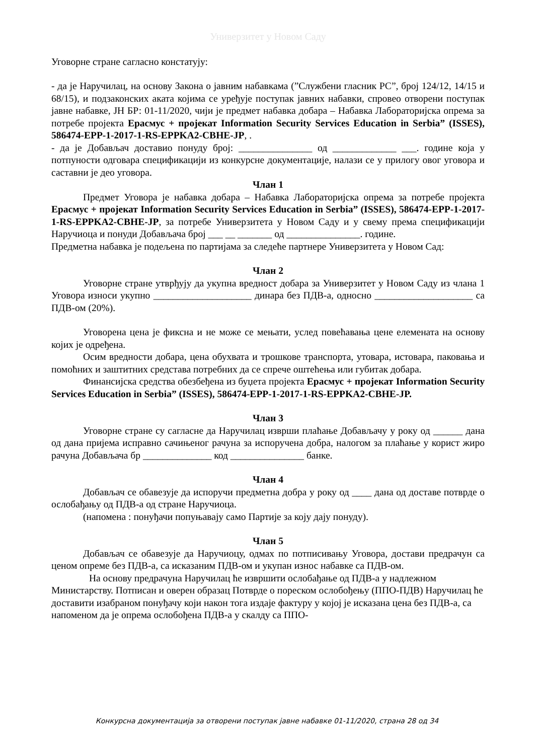Универзитет у Новом Саду
Уговорне стране сагласно констатују:
- да је Наручилац, на основу Закона о јавним набавкама (”Службени гласник РС”, број 124/12, 14/15 и 68/15), и подзаконских аката којима се уређује поступак јавних набавки, спровео отворени поступак јавне набавке, ЈН БР: 01-11/2020, чији је предмет набавка добара – Набавка Лабораторијска опрема за потребе пројекта Ерасмус + пројекат Information Security Services Education in Serbia” (ISSES), 586474-EPP-1-2017-1-RS-EPPKA2-CBHE-JP, .
- да је Добављач доставио понуду број: _______________ од _____________ ___. године која у потпуности одговара спецификацији из конкурсне документације, налази се у прилогу овог уговора и саставни је део уговора.
Члан 1
Предмет Уговора је набавка добара – Набавка Лабораторијска опрема за потребе пројекта Ерасмус + пројекат Information Security Services Education in Serbia” (ISSES), 586474-EPP-1-2017-1-RS-EPPKA2-CBHE-JP, за потребе Универзитета у Новом Саду и у свему према спецификацији Наручиоца и понуди Добављача број ___ __ _______ од _______________. године.
Предметна набавка је подељена по партијама за следеће партнере Универзитета у Новом Сад:
Члан 2
Уговорне стране утврђују да укупна вредност добара за Универзитет у Новом Саду из члана 1 Уговора износи укупно ____________________ динара без ПДВ-а, односно ____________________ са ПДВ-ом (20%).
Уговорена цена је фиксна и не може се мењати, услед повећавања цене елемената на основу којих је одређена.
Осим вредности добара, цена обухвата и трошкове транспорта, утовара, истовара, паковања и помоћних и заштитних средстава потребних да се спрече оштећења или губитак добара.
Финансијска средства обезбеђена из буџета пројекта Ерасмус + пројекат Information Security Services Education in Serbia” (ISSES), 586474-EPP-1-2017-1-RS-EPPKA2-CBHE-JP.
Члан 3
Уговорне стране су сагласне да Наручилац изврши плаћање Добављачу у року од ______ дана од дана пријема исправно сачињеног рачуна за испоручена добра, налогом за плаћање у корист жиро рачуна Добављача бр ______________ код _______________ банке.
Члан 4
Добављач се обавезује да испоручи предметна добра у року од ____ дана од доставе потврде о ослобађању од ПДВ-а од стране Наручиоца.
(напомена : понуђачи попуњавају само Партије за коју дају понуду).
Члан 5
Добављач се обавезује да Наручиоцу, одмах по потписивању Уговора, достави предрачун са ценом опреме без ПДВ-а, са исказаним ПДВ-ом и укупан износ набавке са ПДВ-ом.
На основу предрачуна Наручилац ће извршити ослобађање од ПДВ-а у надлежном Министарству. Потписан и оверен образац Потврде о пореском ослобођењу (ППО-ПДВ) Наручилац ће доставити изабраном понуђачу који након тога издаје фактуру у којој је исказана цена без ПДВ-а, са напоменом да је опрема ослобођена ПДВ-а у скалду са ППО-
Конкурсна документација за отворени поступак јавне набавке 01-11/2020, страна 28 од 34